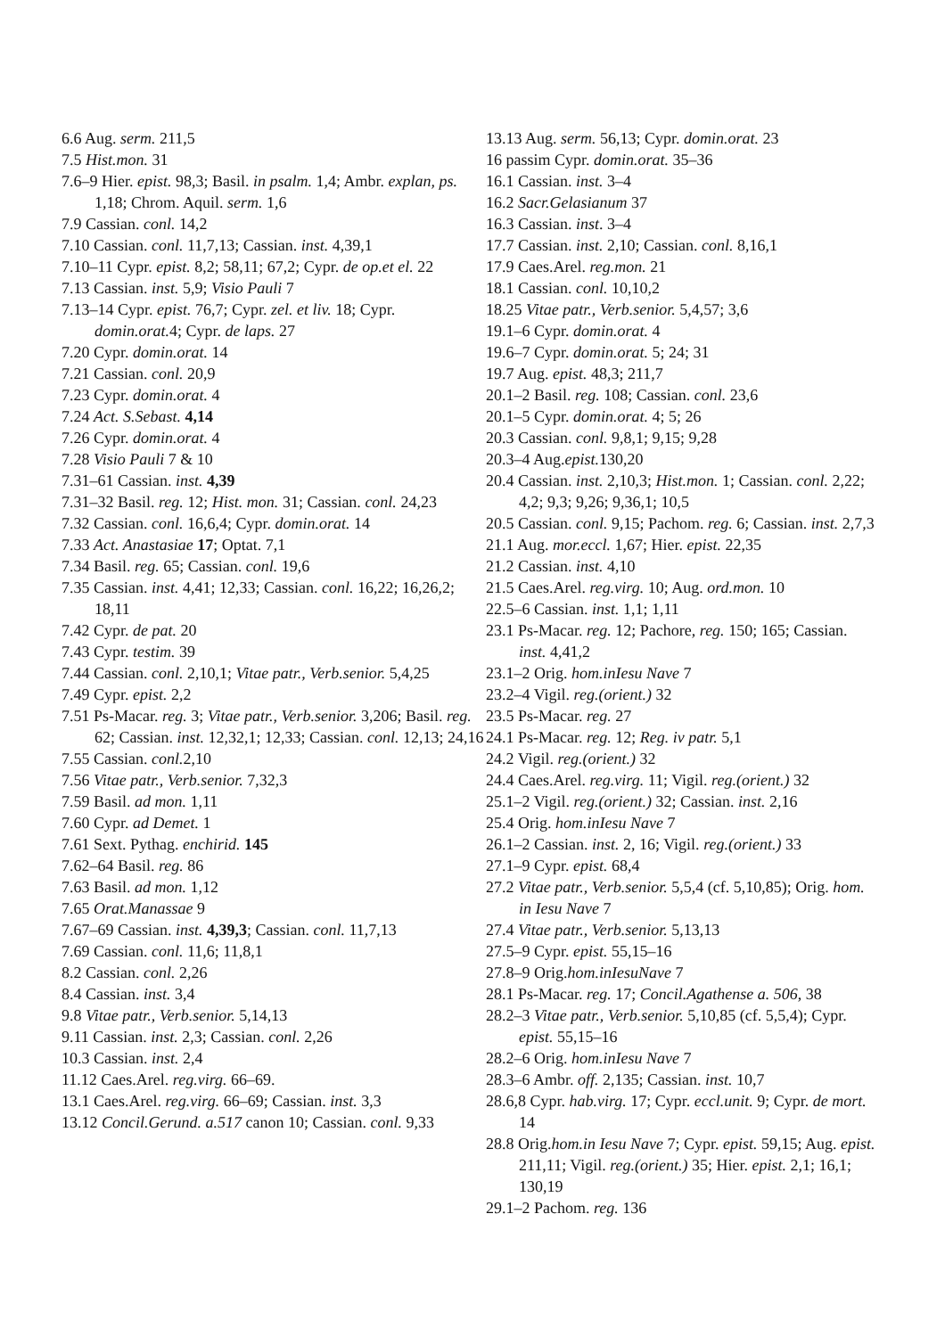6.6 Aug. serm. 211,5
7.5 Hist.mon. 31
7.6–9 Hier. epist. 98,3; Basil. in psalm. 1,4; Ambr. explan, ps. 1,18; Chrom. Aquil. serm. 1,6
7.9 Cassian. conl. 14,2
7.10 Cassian. conl. 11,7,13; Cassian. inst. 4,39,1
7.10–11 Cypr. epist. 8,2; 58,11; 67,2; Cypr. de op.et el. 22
7.13 Cassian. inst. 5,9; Visio Pauli 7
7.13–14 Cypr. epist. 76,7; Cypr. zel. et liv. 18; Cypr. domin.orat. 4; Cypr. de laps. 27
7.20 Cypr. domin.orat. 14
7.21 Cassian. conl. 20,9
7.23 Cypr. domin.orat. 4
7.24 Act. S.Sebast. 4,14
7.26 Cypr. domin.orat. 4
7.28 Visio Pauli 7 & 10
7.31–61 Cassian. inst. 4,39
7.31–32 Basil. reg. 12; Hist. mon. 31; Cassian. conl. 24,23
7.32 Cassian. conl. 16,6,4; Cypr. domin.orat. 14
7.33 Act. Anastasiae 17; Optat. 7,1
7.34 Basil. reg. 65; Cassian. conl. 19,6
7.35 Cassian. inst. 4,41; 12,33; Cassian. conl. 16,22; 16,26,2; 18,11
7.42 Cypr. de pat. 20
7.43 Cypr. testim. 39
7.44 Cassian. conl. 2,10,1; Vitae patr., Verb.senior. 5,4,25
7.49 Cypr. epist. 2,2
7.51 Ps-Macar. reg. 3; Vitae patr., Verb.senior. 3,206; Basil. reg. 62; Cassian. inst. 12,32,1; 12,33; Cassian. conl. 12,13; 24,16
7.55 Cassian. conl. 2,10
7.56 Vitae patr., Verb.senior. 7,32,3
7.59 Basil. ad mon. 1,11
7.60 Cypr. ad Demet. 1
7.61 Sext. Pythag. enchirid. 145
7.62–64 Basil. reg. 86
7.63 Basil. ad mon. 1,12
7.65 Orat.Manassae 9
7.67–69 Cassian. inst. 4,39,3; Cassian. conl. 11,7,13
7.69 Cassian. conl. 11,6; 11,8,1
8.2 Cassian. conl. 2,26
8.4 Cassian. inst. 3,4
9.8 Vitae patr., Verb.senior. 5,14,13
9.11 Cassian. inst. 2,3; Cassian. conl. 2,26
10.3 Cassian. inst. 2,4
11.12 Caes.Arel. reg.virg. 66–69.
13.1 Caes.Arel. reg.virg. 66–69; Cassian. inst. 3,3
13.12 Concil.Gerund. a.517 canon 10; Cassian. conl. 9,33
13.13 Aug. serm. 56,13; Cypr. domin.orat. 23
16 passim Cypr. domin.orat. 35–36
16.1 Cassian. inst. 3–4
16.2 Sacr.Gelasianum 37
16.3 Cassian. inst. 3–4
17.7 Cassian. inst. 2,10; Cassian. conl. 8,16,1
17.9 Caes.Arel. reg.mon. 21
18.1 Cassian. conl. 10,10,2
18.25 Vitae patr., Verb.senior. 5,4,57; 3,6
19.1–6 Cypr. domin.orat. 4
19.6–7 Cypr. domin.orat. 5; 24; 31
19.7 Aug. epist. 48,3; 211,7
20.1–2 Basil. reg. 108; Cassian. conl. 23,6
20.1–5 Cypr. domin.orat. 4; 5; 26
20.3 Cassian. conl. 9,8,1; 9,15; 9,28
20.3–4 Aug.epist. 130,20
20.4 Cassian. inst. 2,10,3; Hist.mon. 1; Cassian. conl. 2,22; 4,2; 9,3; 9,26; 9,36,1; 10,5
20.5 Cassian. conl. 9,15; Pachom. reg. 6; Cassian. inst. 2,7,3
21.1 Aug. mor.eccl. 1,67; Hier. epist. 22,35
21.2 Cassian. inst. 4,10
21.5 Caes.Arel. reg.virg. 10; Aug. ord.mon. 10
22.5–6 Cassian. inst. 1,1; 1,11
23.1 Ps-Macar. reg. 12; Pachore, reg. 150; 165; Cassian. inst. 4,41,2
23.1–2 Orig. hom.inIesu Nave 7
23.2–4 Vigil. reg.(orient.) 32
23.5 Ps-Macar. reg. 27
24.1 Ps-Macar. reg. 12; Reg. iv patr. 5,1
24.2 Vigil. reg.(orient.) 32
24.4 Caes.Arel. reg.virg. 11; Vigil. reg.(orient.) 32
25.1–2 Vigil. reg.(orient.) 32; Cassian. inst. 2,16
25.4 Orig. hom.inIesu Nave 7
26.1–2 Cassian. inst. 2, 16; Vigil. reg.(orient.) 33
27.1–9 Cypr. epist. 68,4
27.2 Vitae patr., Verb.senior. 5,5,4 (cf. 5,10,85); Orig. hom. in Iesu Nave 7
27.4 Vitae patr., Verb.senior. 5,13,13
27.5–9 Cypr. epist. 55,15–16
27.8–9 Orig.hom.inIesuNave 7
28.1 Ps-Macar. reg. 17; Concil.Agathense a. 506, 38
28.2–3 Vitae patr., Verb.senior. 5,10,85 (cf. 5,5,4); Cypr. epist. 55,15–16
28.2–6 Orig. hom.inIesu Nave 7
28.3–6 Ambr. off. 2,135; Cassian. inst. 10,7
28.6,8 Cypr. hab.virg. 17; Cypr. eccl.unit. 9; Cypr. de mort. 14
28.8 Orig.hom.in Iesu Nave 7; Cypr. epist. 59,15; Aug. epist. 211,11; Vigil. reg.(orient.) 35; Hier. epist. 2,1; 16,1; 130,19
29.1–2 Pachom. reg. 136